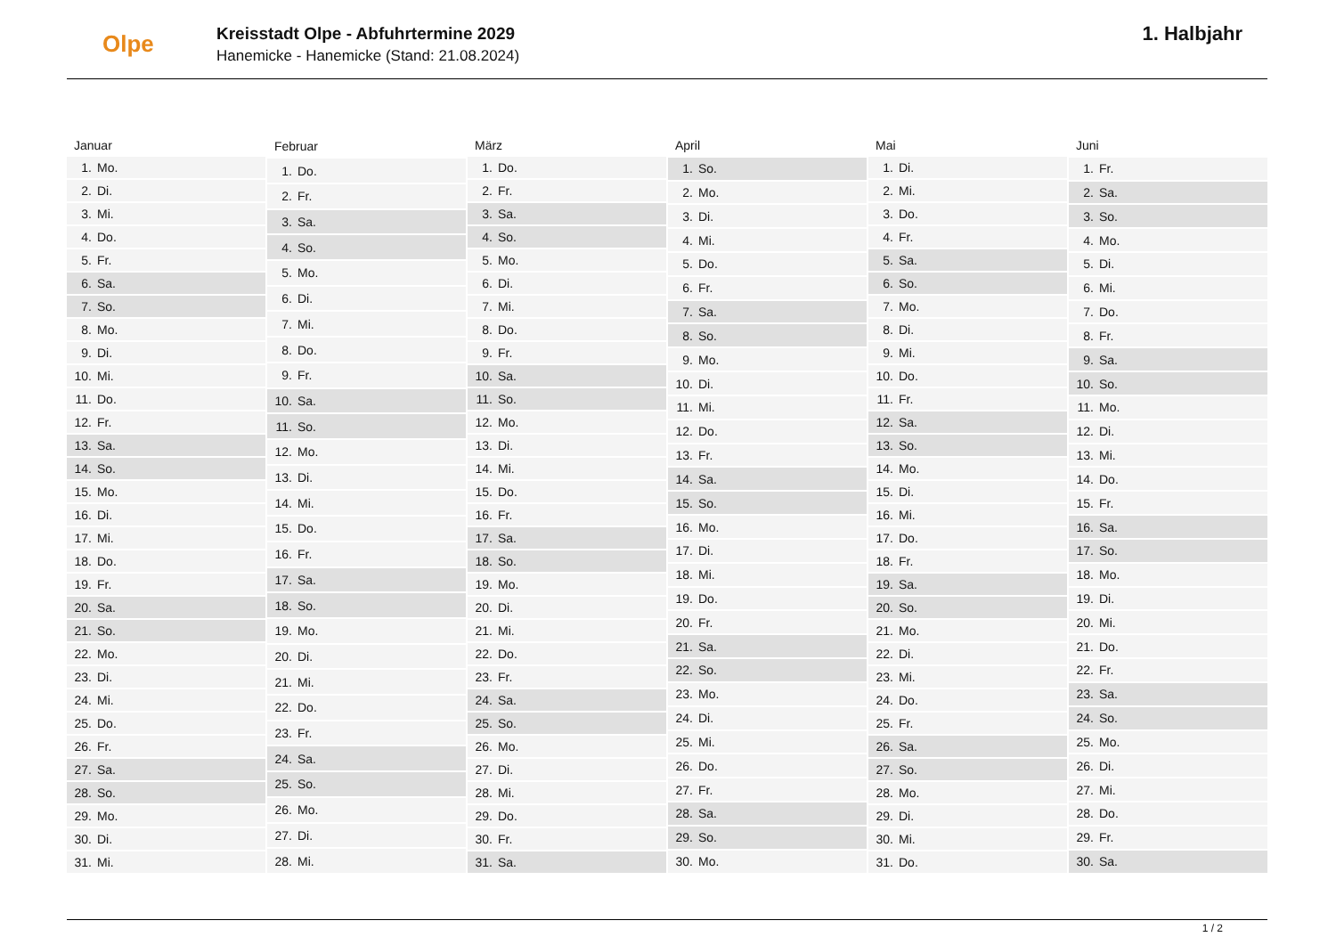Olpe
Kreisstadt Olpe - Abfuhrtermine 2029
Hanemicke - Hanemicke (Stand: 21.08.2024)
1. Halbjahr
| Januar | |
| --- | --- |
| 1. | Mo. |
| 2. | Di. |
| 3. | Mi. |
| 4. | Do. |
| 5. | Fr. |
| 6. | Sa. |
| 7. | So. |
| 8. | Mo. |
| 9. | Di. |
| 10. | Mi. |
| 11. | Do. |
| 12. | Fr. |
| 13. | Sa. |
| 14. | So. |
| 15. | Mo. |
| 16. | Di. |
| 17. | Mi. |
| 18. | Do. |
| 19. | Fr. |
| 20. | Sa. |
| 21. | So. |
| 22. | Mo. |
| 23. | Di. |
| 24. | Mi. |
| 25. | Do. |
| 26. | Fr. |
| 27. | Sa. |
| 28. | So. |
| 29. | Mo. |
| 30. | Di. |
| 31. | Mi. |
| Februar | |
| --- | --- |
| 1. | Do. |
| 2. | Fr. |
| 3. | Sa. |
| 4. | So. |
| 5. | Mo. |
| 6. | Di. |
| 7. | Mi. |
| 8. | Do. |
| 9. | Fr. |
| 10. | Sa. |
| 11. | So. |
| 12. | Mo. |
| 13. | Di. |
| 14. | Mi. |
| 15. | Do. |
| 16. | Fr. |
| 17. | Sa. |
| 18. | So. |
| 19. | Mo. |
| 20. | Di. |
| 21. | Mi. |
| 22. | Do. |
| 23. | Fr. |
| 24. | Sa. |
| 25. | So. |
| 26. | Mo. |
| 27. | Di. |
| 28. | Mi. |
| März | |
| --- | --- |
| 1. | Do. |
| 2. | Fr. |
| 3. | Sa. |
| 4. | So. |
| 5. | Mo. |
| 6. | Di. |
| 7. | Mi. |
| 8. | Do. |
| 9. | Fr. |
| 10. | Sa. |
| 11. | So. |
| 12. | Mo. |
| 13. | Di. |
| 14. | Mi. |
| 15. | Do. |
| 16. | Fr. |
| 17. | Sa. |
| 18. | So. |
| 19. | Mo. |
| 20. | Di. |
| 21. | Mi. |
| 22. | Do. |
| 23. | Fr. |
| 24. | Sa. |
| 25. | So. |
| 26. | Mo. |
| 27. | Di. |
| 28. | Mi. |
| 29. | Do. |
| 30. | Fr. |
| 31. | Sa. |
| April | |
| --- | --- |
| 1. | So. |
| 2. | Mo. |
| 3. | Di. |
| 4. | Mi. |
| 5. | Do. |
| 6. | Fr. |
| 7. | Sa. |
| 8. | So. |
| 9. | Mo. |
| 10. | Di. |
| 11. | Mi. |
| 12. | Do. |
| 13. | Fr. |
| 14. | Sa. |
| 15. | So. |
| 16. | Mo. |
| 17. | Di. |
| 18. | Mi. |
| 19. | Do. |
| 20. | Fr. |
| 21. | Sa. |
| 22. | So. |
| 23. | Mo. |
| 24. | Di. |
| 25. | Mi. |
| 26. | Do. |
| 27. | Fr. |
| 28. | Sa. |
| 29. | So. |
| 30. | Mo. |
| Mai | |
| --- | --- |
| 1. | Di. |
| 2. | Mi. |
| 3. | Do. |
| 4. | Fr. |
| 5. | Sa. |
| 6. | So. |
| 7. | Mo. |
| 8. | Di. |
| 9. | Mi. |
| 10. | Do. |
| 11. | Fr. |
| 12. | Sa. |
| 13. | So. |
| 14. | Mo. |
| 15. | Di. |
| 16. | Mi. |
| 17. | Do. |
| 18. | Fr. |
| 19. | Sa. |
| 20. | So. |
| 21. | Mo. |
| 22. | Di. |
| 23. | Mi. |
| 24. | Do. |
| 25. | Fr. |
| 26. | Sa. |
| 27. | So. |
| 28. | Mo. |
| 29. | Di. |
| 30. | Mi. |
| 31. | Do. |
| Juni | |
| --- | --- |
| 1. | Fr. |
| 2. | Sa. |
| 3. | So. |
| 4. | Mo. |
| 5. | Di. |
| 6. | Mi. |
| 7. | Do. |
| 8. | Fr. |
| 9. | Sa. |
| 10. | So. |
| 11. | Mo. |
| 12. | Di. |
| 13. | Mi. |
| 14. | Do. |
| 15. | Fr. |
| 16. | Sa. |
| 17. | So. |
| 18. | Mo. |
| 19. | Di. |
| 20. | Mi. |
| 21. | Do. |
| 22. | Fr. |
| 23. | Sa. |
| 24. | So. |
| 25. | Mo. |
| 26. | Di. |
| 27. | Mi. |
| 28. | Do. |
| 29. | Fr. |
| 30. | Sa. |
1 / 2